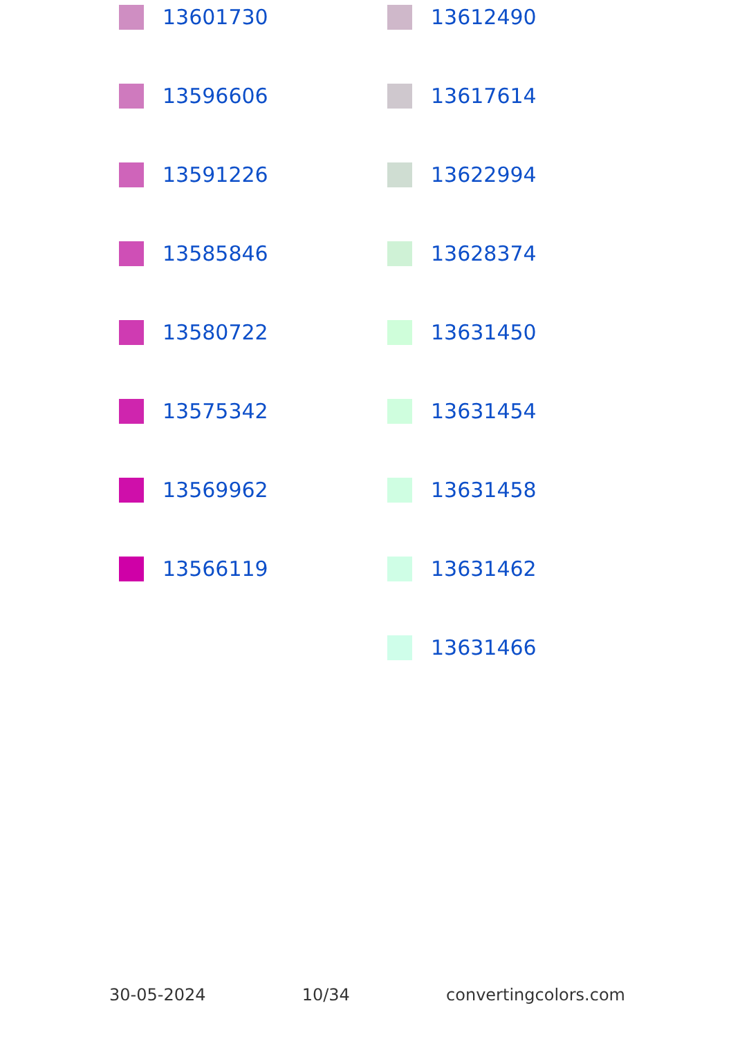13601730
13596606
13591226
13585846
13580722
13575342
13569962
13566119
13612490
13617614
13622994
13628374
13631450
13631454
13631458
13631462
13631466
30-05-2024 10/34 convertingcolors.com